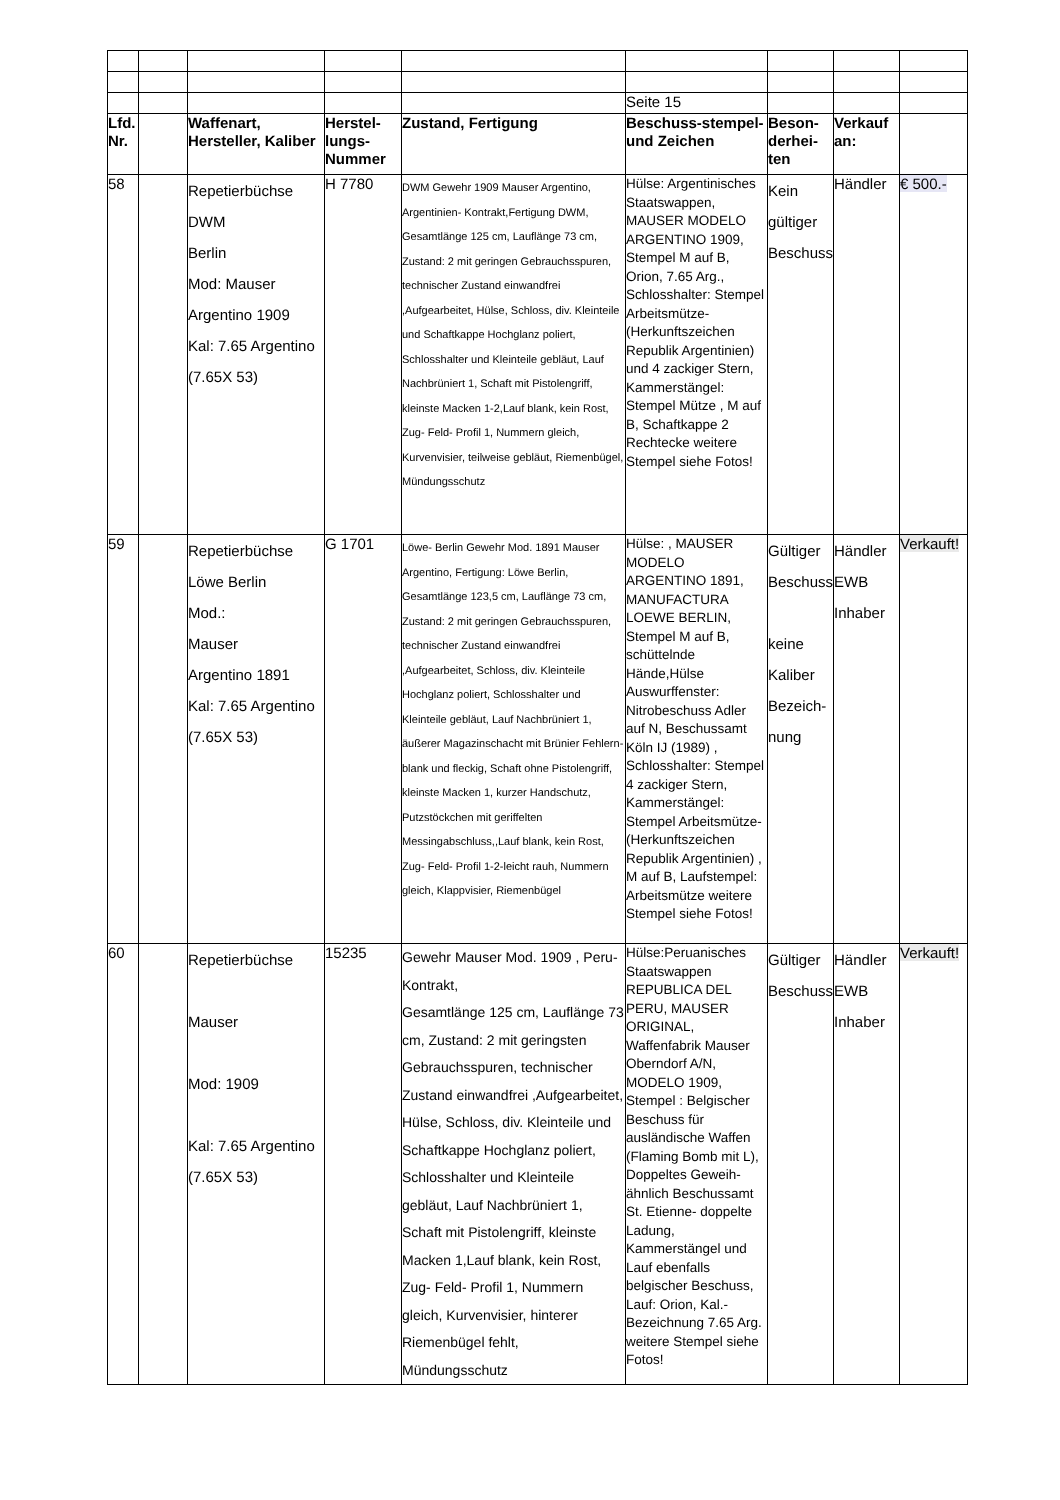| | | | | | Seite 15 | | | |
| Lfd. Nr. | | Waffenart, Hersteller, Kaliber | Herstel-lungs-Nummer | Zustand, Fertigung | Beschuss-stempel- und Zeichen | Beson-derhei-ten | Verkauf an: | |
| 58 | | Repetierbüchse DWM Berlin Mod: Mauser Argentino 1909 Kal: 7.65 Argentino (7.65X 53) | H 7780 | DWM Gewehr 1909 Mauser Argentino, Argentinien- Kontrakt,Fertigung DWM, Gesamtlänge 125 cm, Lauflänge 73 cm, Zustand: 2 mit geringen Gebrauchsspuren, technischer Zustand einwandfrei ,Aufgearbeitet, Hülse, Schloss, div. Kleinteile und Schaftkappe Hochglanz poliert, Schlosshalter und Kleinteile gebläut, Lauf Nachbrüniert 1, Schaft mit Pistolengriff, kleinste Macken 1-2,Lauf blank, kein Rost, Zug- Feld- Profil 1, Nummern gleich, Kurvenvisier, teilweise gebläut, Riemenbügel, Mündungsschutz | Hülse: Argentinisches Staatswappen, MAUSER MODELO ARGENTINO 1909, Stempel M auf B, Orion, 7.65 Arg., Schlosshalter: Stempel Arbeitsmütze- (Herkunftszeichen Republik Argentinien) und 4 zackiger Stern, Kammerstängel: Stempel Mütze , M auf B, Schaftkappe 2 Rechtecke weitere Stempel siehe Fotos! | Kein gültiger Beschuss | Händler | € 500.- |
| 59 | | Repetierbüchse Löwe Berlin Mod.: Mauser Argentino 1891 Kal: 7.65 Argentino (7.65X 53) | G 1701 | Löwe- Berlin Gewehr Mod. 1891 Mauser Argentino, Fertigung: Löwe Berlin, Gesamtlänge 123,5 cm, Lauflänge 73 cm, Zustand: 2 mit geringen Gebrauchsspuren, technischer Zustand einwandfrei ,Aufgearbeitet, Schloss, div. Kleinteile Hochglanz poliert, Schlosshalter und Kleinteile gebläut, Lauf Nachbrüniert 1, äußerer Magazinschacht mit Brünier Fehlern- blank und fleckig, Schaft ohne Pistolengriff, kleinste Macken 1, kurzer Handschutz, Putzstöckchen mit geriffelten Messingabschluss,,Lauf blank, kein Rost, Zug- Feld- Profil 1-2-leicht rauh, Nummern gleich, Klappvisier, Riemenbügel | Hülse: , MAUSER MODELO ARGENTINO 1891, MANUFACTURA LOEWE BERLIN, Stempel M auf B, schüttelnde Hände,Hülse Auswurffenster: Nitrobeschuss Adler auf N, Beschussamt Köln IJ (1989) , Schlosshalter: Stempel 4 zackiger Stern, Kammerstängel: Stempel Arbeitsmütze- (Herkunftszeichen Republik Argentinien) , M auf B, Laufstempel: Arbeitsmütze weitere Stempel siehe Fotos! | Gültiger Beschuss keine Kaliber Bezeich-nung | Händler EWB Inhaber | Verkauft! |
| 60 | | Repetierbüchse Mauser Mod: 1909 Kal: 7.65 Argentino (7.65X 53) | 15235 | Gewehr Mauser Mod. 1909 , Peru-Kontrakt, Gesamtlänge 125 cm, Lauflänge 73 cm, Zustand: 2 mit geringsten Gebrauchsspuren, technischer Zustand einwandfrei ,Aufgearbeitet, Hülse, Schloss, div. Kleinteile und Schaftkappe Hochglanz poliert, Schlosshalter und Kleinteile gebläut, Lauf Nachbrüniert 1, Schaft mit Pistolengriff, kleinste Macken 1,Lauf blank, kein Rost, Zug- Feld- Profil 1, Nummern gleich, Kurvenvisier, hinterer Riemenbügel fehlt, Mündungsschutz | Hülse:Peruanisches Staatswappen REPUBLICA DEL PERU, MAUSER ORIGINAL, Waffenfabrik Mauser Oberndorf A/N, MODELO 1909, Stempel : Belgischer Beschuss für ausländische Waffen (Flaming Bomb mit L), Doppeltes Geweih-ähnlich Beschussamt St. Etienne- doppelte Ladung, Kammerstängel und Lauf ebenfalls belgischer Beschuss, Lauf: Orion, Kal.- Bezeichnung 7.65 Arg. weitere Stempel siehe Fotos! | Gültiger Beschuss | Händler EWB Inhaber | Verkauft! |